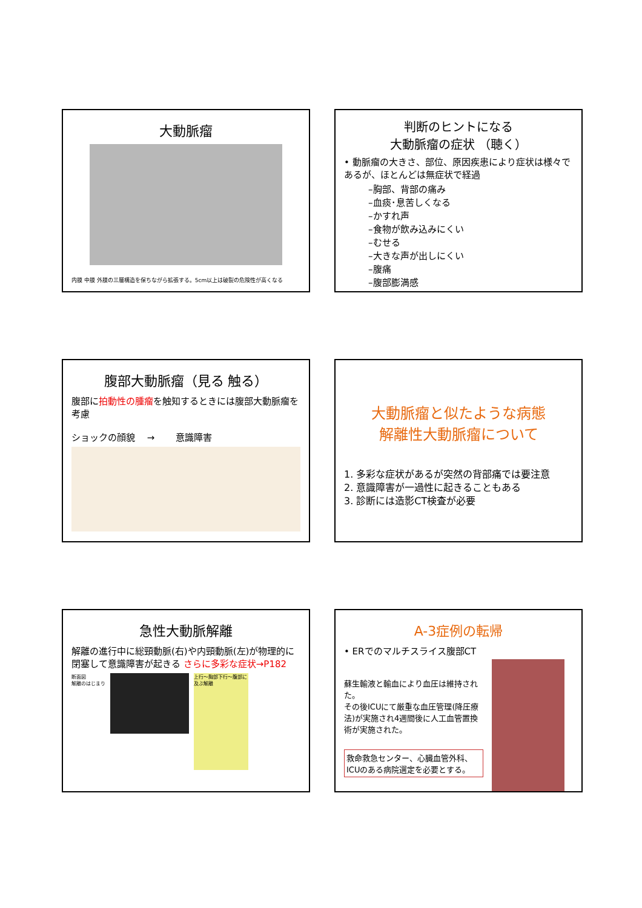大動脈瘤
内膜 中膜 外膜の三層構造を保ちながら拡張する。5cm以上は破裂の危険性が高くなる
判断のヒントになる
大動脈瘤の症状 （聴く）
• 動脈瘤の大きさ、部位、原因疾患により症状は様々であるが、ほとんどは無症状で経過
–胸部、背部の痛み
–血痰･息苦しくなる
–かすれ声
–食物が飲み込みにくい
–むせる
–大きな声が出しにくい
–腹痛
–腹部膨満感
腹部大動脈瘤（見る 触る）
腹部に拍動性の腫瘤を触知するときには腹部大動脈瘤を考慮
ショックの顔貌 　→ 　　意識障害
大動脈瘤と似たような病態
解離性大動脈瘤について
1. 多彩な症状があるが突然の背部痛では要注意
2. 意識障害が一過性に起きることもある
3. 診断には造影CT検査が必要
急性大動脈解離
解離の進行中に総頸動脈(右)や内頸動脈(左)が物理的に閉塞して意識障害が起きる さらに多彩な症状→P182
断面図
解離のはじまり
上行～胸部下行～腹部に及ぶ解離
A-3症例の転帰
• ERでのマルチスライス腹部CT
蘇生輸液と輸血により血圧は維持された。
その後ICUにて厳重な血圧管理(降圧療法)が実施され4週間後に人工血管置換術が実施された。
救命救急センター、心臓血管外科、ICUのある病院選定を必要とする。